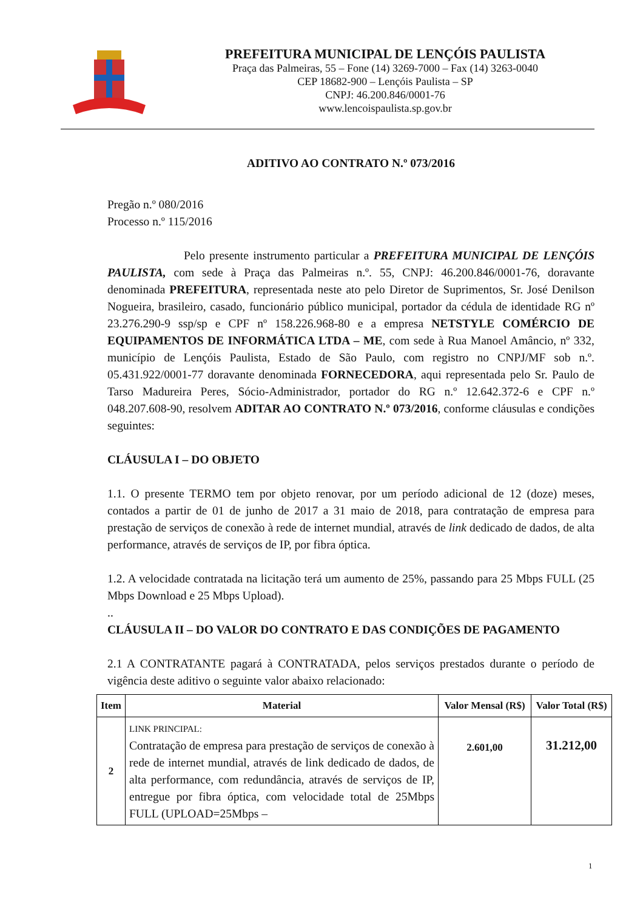PREFEITURA MUNICIPAL DE LENÇÓIS PAULISTA
Praça das Palmeiras, 55 – Fone (14) 3269-7000 – Fax (14) 3263-0040
CEP 18682-900 – Lençóis Paulista – SP
CNPJ: 46.200.846/0001-76
www.lencoispaulista.sp.gov.br
ADITIVO AO CONTRATO N.º 073/2016
Pregão n.º 080/2016
Processo n.º 115/2016
Pelo presente instrumento particular a PREFEITURA MUNICIPAL DE LENÇÓIS PAULISTA, com sede à Praça das Palmeiras n.º. 55, CNPJ: 46.200.846/0001-76, doravante denominada PREFEITURA, representada neste ato pelo Diretor de Suprimentos, Sr. José Denilson Nogueira, brasileiro, casado, funcionário público municipal, portador da cédula de identidade RG nº 23.276.290-9 ssp/sp e CPF nº 158.226.968-80 e a empresa NETSTYLE COMÉRCIO DE EQUIPAMENTOS DE INFORMÁTICA LTDA – ME, com sede à Rua Manoel Amâncio, nº 332, município de Lençóis Paulista, Estado de São Paulo, com registro no CNPJ/MF sob n.º. 05.431.922/0001-77 doravante denominada FORNECEDORA, aqui representada pelo Sr. Paulo de Tarso Madureira Peres, Sócio-Administrador, portador do RG n.º 12.642.372-6 e CPF n.º 048.207.608-90, resolvem ADITAR AO CONTRATO N.º 073/2016, conforme cláusulas e condições seguintes:
CLÁUSULA I – DO OBJETO
1.1. O presente TERMO tem por objeto renovar, por um período adicional de 12 (doze) meses, contados a partir de 01 de junho de 2017 a 31 maio de 2018, para contratação de empresa para prestação de serviços de conexão à rede de internet mundial, através de link dedicado de dados, de alta performance, através de serviços de IP, por fibra óptica.
1.2. A velocidade contratada na licitação terá um aumento de 25%, passando para 25 Mbps FULL (25 Mbps Download e 25 Mbps Upload).
..
CLÁUSULA II – DO VALOR DO CONTRATO E DAS CONDIÇÕES DE PAGAMENTO
2.1 A CONTRATANTE pagará à CONTRATADA, pelos serviços prestados durante o período de vigência deste aditivo o seguinte valor abaixo relacionado:
| Item | Material | Valor Mensal (R$) | Valor Total (R$) |
| --- | --- | --- | --- |
| 2 | LINK PRINCIPAL: Contratação de empresa para prestação de serviços de conexão à rede de internet mundial, através de link dedicado de dados, de alta performance, com redundância, através de serviços de IP, entregue por fibra óptica, com velocidade total de 25Mbps FULL (UPLOAD=25Mbps – | 2.601,00 | 31.212,00 |
1